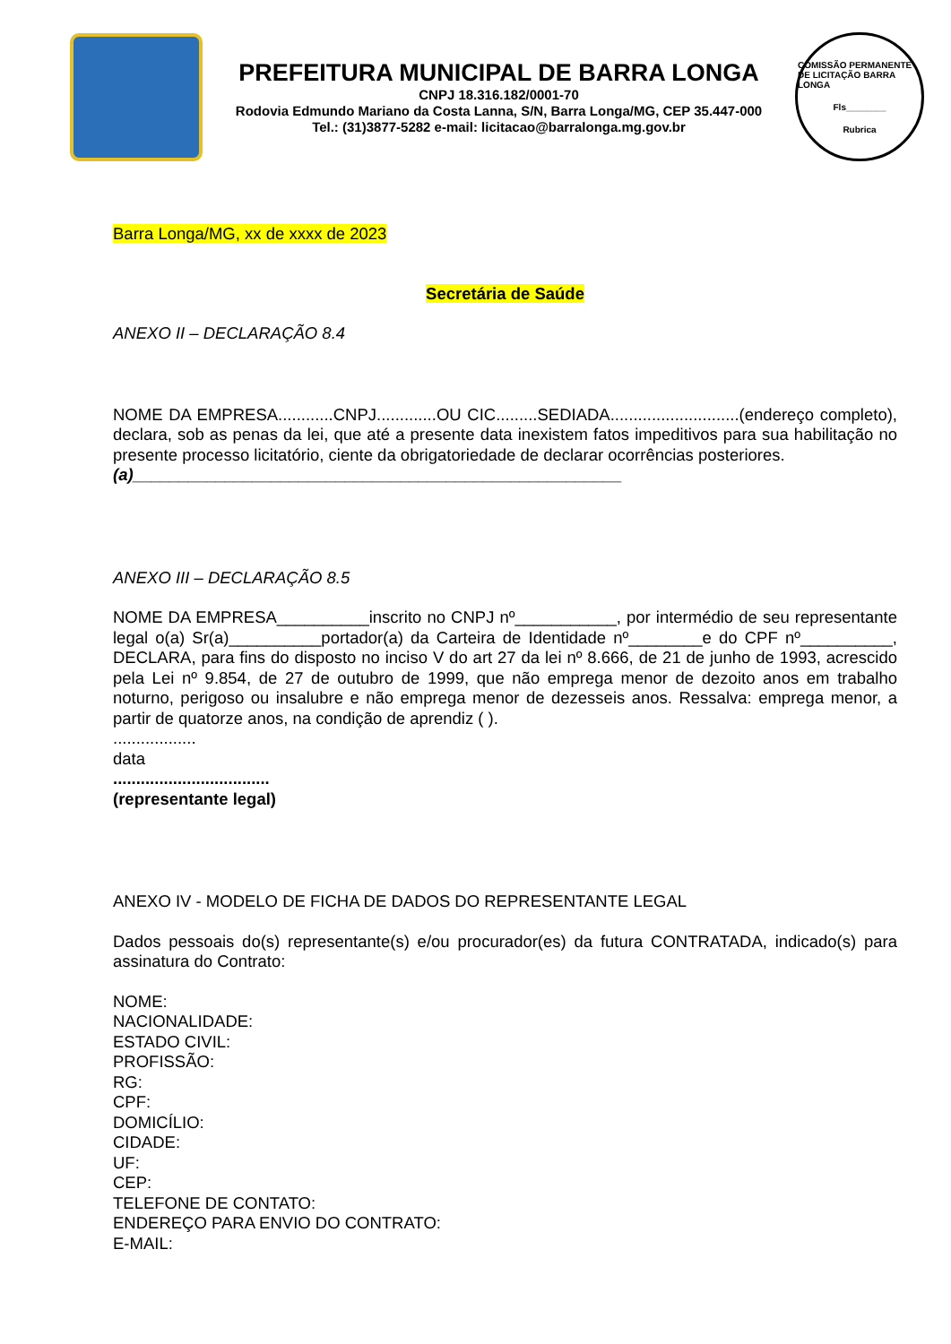PREFEITURA MUNICIPAL DE BARRA LONGA
CNPJ 18.316.182/0001-70
Rodovia Edmundo Mariano da Costa Lanna, S/N, Barra Longa/MG, CEP 35.447-000
Tel.: (31)3877-5282 e-mail: licitacao@barralonga.mg.gov.br
COMISSÃO PERMANENTE DE LICITAÇÃO BARRA LONGA
Fls________
Rubrica
Barra Longa/MG, xx de xxxx de 2023
Secretária de Saúde
ANEXO II – DECLARAÇÃO 8.4
NOME DA EMPRESA............CNPJ.............OU CIC.........SEDIADA............................(endereço completo), declara, sob as penas da lei, que até a presente data inexistem fatos impeditivos para sua habilitação no presente processo licitatório, ciente da obrigatoriedade de declarar ocorrências posteriores.
(a)_____________________________________________________
ANEXO III – DECLARAÇÃO 8.5
NOME DA EMPRESA__________inscrito no CNPJ nº___________, por intermédio de seu representante legal o(a) Sr(a)__________portador(a) da Carteira de Identidade nº________e do CPF nº__________, DECLARA, para fins do disposto no inciso V do art 27 da lei nº 8.666, de 21 de junho de 1993, acrescido pela Lei nº 9.854, de 27 de outubro de 1999, que não emprega menor de dezoito anos em trabalho noturno, perigoso ou insalubre e não emprega menor de dezesseis anos. Ressalva: emprega menor, a partir de quatorze anos, na condição de aprendiz ( ).
..................
data
..................................
(representante legal)
ANEXO IV - MODELO DE FICHA DE DADOS DO REPRESENTANTE LEGAL
Dados pessoais do(s) representante(s) e/ou procurador(es) da futura CONTRATADA, indicado(s) para assinatura do Contrato:
NOME:
NACIONALIDADE:
ESTADO CIVIL:
PROFISSÃO:
RG:
CPF:
DOMICÍLIO:
CIDADE:
UF:
CEP:
TELEFONE DE CONTATO:
ENDEREÇO PARA ENVIO DO CONTRATO:
E-MAIL: